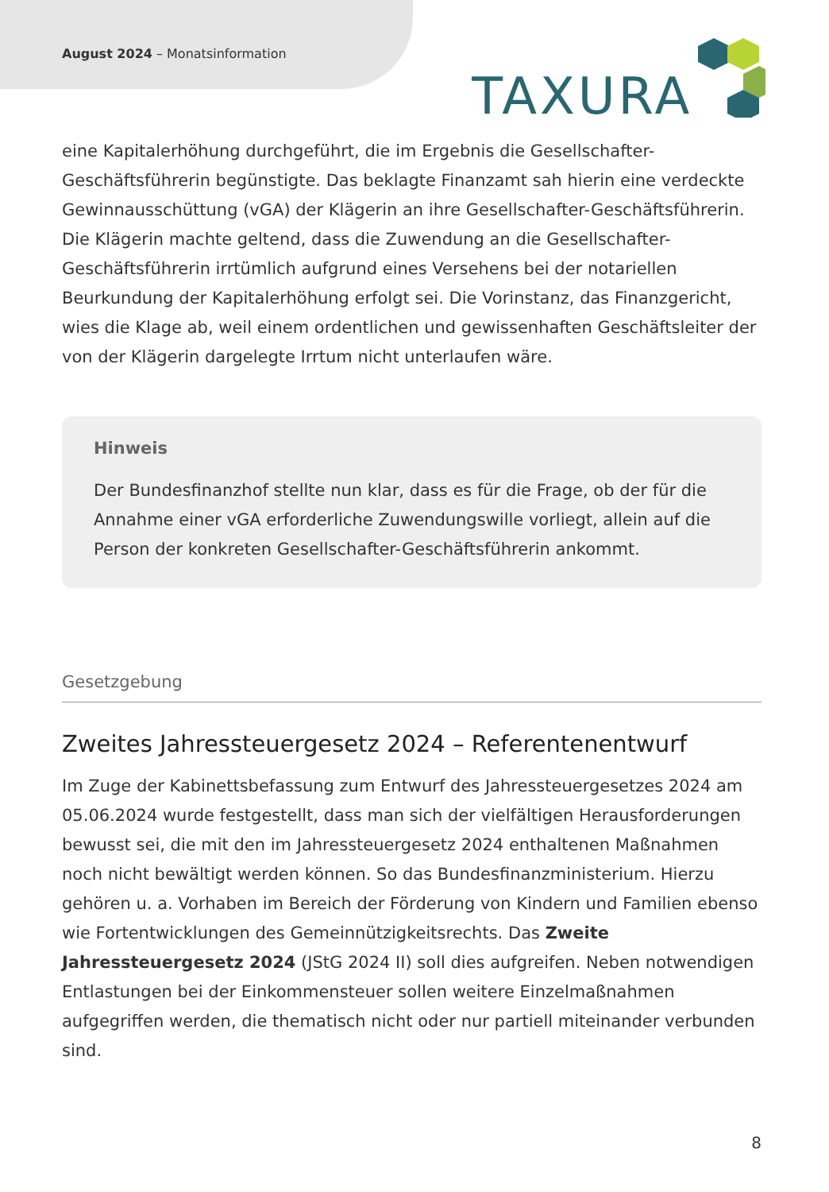August 2024 – Monatsinformation
TAXURA
eine Kapitalerhöhung durchgeführt, die im Ergebnis die Gesellschafter-Geschäftsführerin begünstigte. Das beklagte Finanzamt sah hierin eine verdeckte Gewinnausschüttung (vGA) der Klägerin an ihre Gesellschafter-Geschäftsführerin. Die Klägerin machte geltend, dass die Zuwendung an die Gesellschafter-Geschäftsführerin irrtümlich aufgrund eines Versehens bei der notariellen Beurkundung der Kapitalerhöhung erfolgt sei. Die Vorinstanz, das Finanzgericht, wies die Klage ab, weil einem ordentlichen und gewissenhaften Geschäftsleiter der von der Klägerin dargelegte Irrtum nicht unterlaufen wäre.
Hinweis
Der Bundesfinanzhof stellte nun klar, dass es für die Frage, ob der für die Annahme einer vGA erforderliche Zuwendungswille vorliegt, allein auf die Person der konkreten Gesellschafter-Geschäftsführerin ankommt.
Gesetzgebung
Zweites Jahressteuergesetz 2024 – Referentenentwurf
Im Zuge der Kabinettsbefassung zum Entwurf des Jahressteuergesetzes 2024 am 05.06.2024 wurde festgestellt, dass man sich der vielfältigen Herausforderungen bewusst sei, die mit den im Jahressteuergesetz 2024 enthaltenen Maßnahmen noch nicht bewältigt werden können. So das Bundesfinanzministerium. Hierzu gehören u. a. Vorhaben im Bereich der Förderung von Kindern und Familien ebenso wie Fortentwicklungen des Gemeinnützigkeitsrechts. Das Zweite Jahressteuergesetz 2024 (JStG 2024 II) soll dies aufgreifen. Neben notwendigen Entlastungen bei der Einkommensteuer sollen weitere Einzelmaßnahmen aufgegriffen werden, die thematisch nicht oder nur partiell miteinander verbunden sind.
8